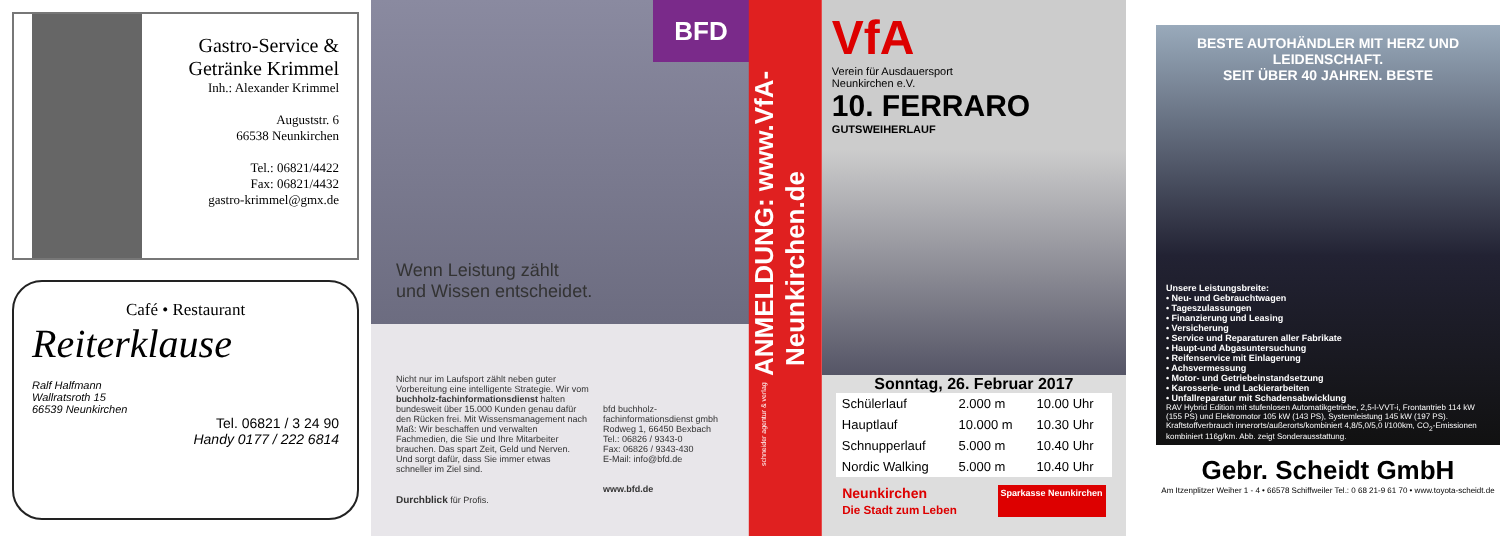Gastro-Service & Getränke Krimmel
Inh.: Alexander Krimmel
Auguststr. 6
66538 Neunkirchen
Tel.: 06821/4422
Fax: 06821/4432
gastro-krimmel@gmx.de
Café • Restaurant
Reiterklause
Ralf Halfmann
Wallratsroth 15
66539 Neunkirchen
Tel. 06821 / 3 24 90
Handy 0177 / 222 6814
BFD
Wenn Leistung zählt
und Wissen entscheidet.
Nicht nur im Laufsport zählt neben guter Vorbereitung eine intelligente Strategie. Wir vom buchholz-fachinformationsdienst halten bundesweit über 15.000 Kunden genau dafür den Rücken frei. Mit Wissensmanagement nach Maß: Wir beschaffen und verwalten Fachmedien, die Sie und Ihre Mitarbeiter brauchen. Das spart Zeit, Geld und Nerven. Und sorgt dafür, dass Sie immer etwas schneller im Ziel sind.
Durchblick für Profis.
bfd buchholz-fachinformationsdienst gmbh
Rodweg 1, 66450 Bexbach
Tel.: 06826 / 9343-0
Fax: 06826 / 9343-430
E-Mail: info@bfd.de
www.bfd.de
schneider agentur & verlag ANMELDUNG: www.VfA-Neunkirchen.de
VfA
Verein für Ausdauersport
Neunkirchen e.V.
10. FERRARO
GUTSWEIHERLAUF
Sonntag, 26. Februar 2017
| Schülerlauf | 2.000 m | 10.00 Uhr |
| Hauptlauf | 10.000 m | 10.30 Uhr |
| Schnupperlauf | 5.000 m | 10.40 Uhr |
| Nordic Walking | 5.000 m | 10.40 Uhr |
Neunkirchen
Die Stadt zum Leben Sparkasse Neunkirchen
BESTE AUTOHÄNDLER MIT HERZ UND LEIDENSCHAFT.
SEIT ÜBER 40 JAHREN. BESTE
Unsere Leistungsbreite:
• Neu- und Gebrauchtwagen
• Tageszulassungen
• Finanzierung und Leasing
• Versicherung
• Service und Reparaturen aller Fabrikate
• Haupt-und Abgasuntersuchung
• Reifenservice mit Einlagerung
• Achsvermessung
• Motor- und Getriebeinstandsetzung
• Karosserie- und Lackierarbeiten
• Unfallreparatur mit Schadensabwicklung
RAV Hybrid Edition mit stufenlosen Automatikgetriebe, 2,5-l-VVT-i, Frontantrieb 114 kW (155 PS) und Elektromotor 105 kW (143 PS), Systemleistung 145 kW (197 PS). Kraftstoffverbrauch innerorts/außerorts/kombiniert 4,8/5,0/5,0 l/100km, CO<sub>2</sub>-Emissionen kombiniert 116g/km. Abb. zeigt Sonderausstattung.
Gebr. Scheidt GmbH
Am Itzenplitzer Weiher 1 - 4 • 66578 Schiffweiler Tel.: 0 68 21-9 61 70 • www.toyota-scheidt.de